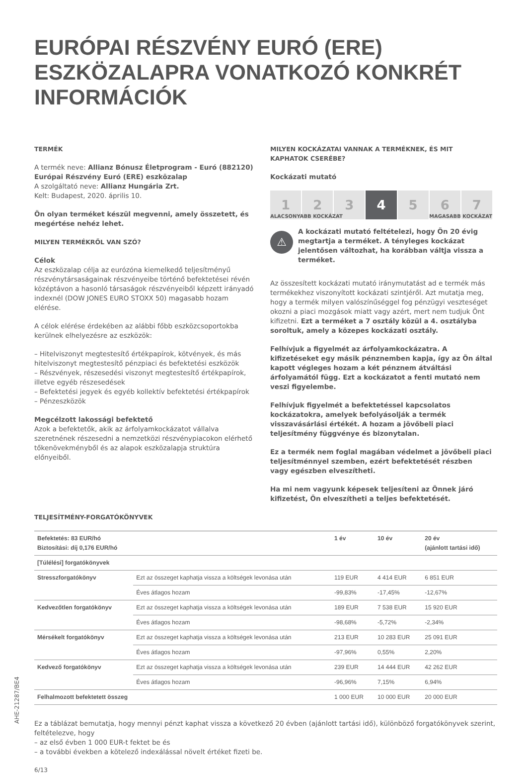EURÓPAI RÉSZVÉNY EURÓ (ERE) ESZKÖZALAPRA VONATKOZÓ KONKRÉT INFORMÁCIÓK
TERMÉK
A termék neve: Allianz Bónusz Életprogram - Euró (882120) Európai Részvény Euró (ERE) eszközalap
A szolgáltató neve: Allianz Hungária Zrt.
Kelt: Budapest, 2020. április 10.
Ön olyan terméket készül megvenni, amely összetett, és megértése nehéz lehet.
MILYEN TERMÉKRŐL VAN SZÓ?
Célok
Az eszközalap célja az eurózóna kiemelkedő teljesítményű részvénytársaságainak részvényeibe történő befektetései révén középtávon a hasonló társaságok részvényeiből képzett irányadó indexnél (DOW JONES EURO STOXX 50) magasabb hozam elérése.
A célok elérése érdekében az alábbi főbb eszközcsoportokba kerülnek elhelyezésre az eszközök:
– Hitelviszonyt megtestesítő értékpapírok, kötvények, és más hitelviszonyt megtestesítő pénzpiaci és befektetési eszközök
– Részvények, részesedési viszonyt megtestesítő értékpapírok, illetve egyéb részesedések
– Befektetési jegyek és egyéb kollektív befektetési értékpapírok
– Pénzeszközök
Megcélzott lakossági befektető
Azok a befektetők, akik az árfolyamkockázatot vállalva szeretnének részesedni a nemzetközi részvénypiacokon elérhető tőkenövekményből és az alapok eszközalapja struktúra előnyeiből.
MILYEN KOCKÁZATAI VANNAK A TERMÉKNEK, ÉS MIT KAPHATOK CSERÉBE?
Kockázati mutató
1 2 3 4 5 6 7
ALACSONYABB KOCKÁZAT MAGASABB KOCKÁZAT
⚠
A kockázati mutató feltételezi, hogy Ön 20 évig megtartja a terméket. A tényleges kockázat jelentősen változhat, ha korábban váltja vissza a terméket.
Az összesített kockázati mutató iránymutatást ad e termék más termékekhez viszonyított kockázati szintjéről. Azt mutatja meg, hogy a termék milyen valószínűséggel fog pénzügyi veszteséget okozni a piaci mozgások miatt vagy azért, mert nem tudjuk Önt kifizetni. Ezt a terméket a 7 osztály közül a 4. osztályba soroltuk, amely a közepes kockázati osztály.
Felhívjuk a figyelmét az árfolyamkockázatra. A kifizetéseket egy másik pénznemben kapja, így az Ön által kapott végleges hozam a két pénznem átváltási árfolyamától függ. Ezt a kockázatot a fenti mutató nem veszi figyelembe.
Felhívjuk figyelmét a befektetéssel kapcsolatos kockázatokra, amelyek befolyásolják a termék visszavásárlási értékét. A hozam a jövőbeli piaci teljesítmény függvénye és bizonytalan.
Ez a termék nem foglal magában védelmet a jövőbeli piaci teljesítménnyel szemben, ezért befektetését részben vagy egészben elveszítheti.
Ha mi nem vagyunk képesek teljesíteni az Önnek járó kifizetést, Ön elveszítheti a teljes befektetését.
TELJESÍTMÉNY-FORGATÓKÖNYVEK
| Befektetés: 83 EUR/hó Biztosítási: díj 0,176 EUR/hó | | 1 év | 10 év | 20 év (ajánlott tartási idő) |
| --- | --- | --- | --- | --- |
| [Túlélési] forgatókönyvek | | | | |
| Stresszforgatókönyv | Ezt az összeget kaphatja vissza a költségek levonása után | 119 EUR | 4 414 EUR | 6 851 EUR |
| | Éves átlagos hozam | -99,83% | -17,45% | -12,67% |
| Kedvezőtlen forgatókönyv | Ezt az összeget kaphatja vissza a költségek levonása után | 189 EUR | 7 538 EUR | 15 920 EUR |
| | Éves átlagos hozam | -98,68% | -5,72% | -2,34% |
| Mérsékelt forgatókönyv | Ezt az összeget kaphatja vissza a költségek levonása után | 213 EUR | 10 283 EUR | 25 091 EUR |
| | Éves átlagos hozam | -97,96% | 0,55% | 2,20% |
| Kedvező forgatókönyv | Ezt az összeget kaphatja vissza a költségek levonása után | 239 EUR | 14 444 EUR | 42 262 EUR |
| | Éves átlagos hozam | -96,96% | 7,15% | 6,94% |
| Felhalmozott befektetett összeg | | 1 000 EUR | 10 000 EUR | 20 000 EUR |
Ez a táblázat bemutatja, hogy mennyi pénzt kaphat vissza a következő 20 évben (ajánlott tartási idő), különböző forgatókönyvek szerint, feltételezve, hogy
– az első évben 1 000 EUR-t fektet be és
– a további években a kötelező indexálással növelt értéket fizeti be.
6/13
AHE-21287/BE4